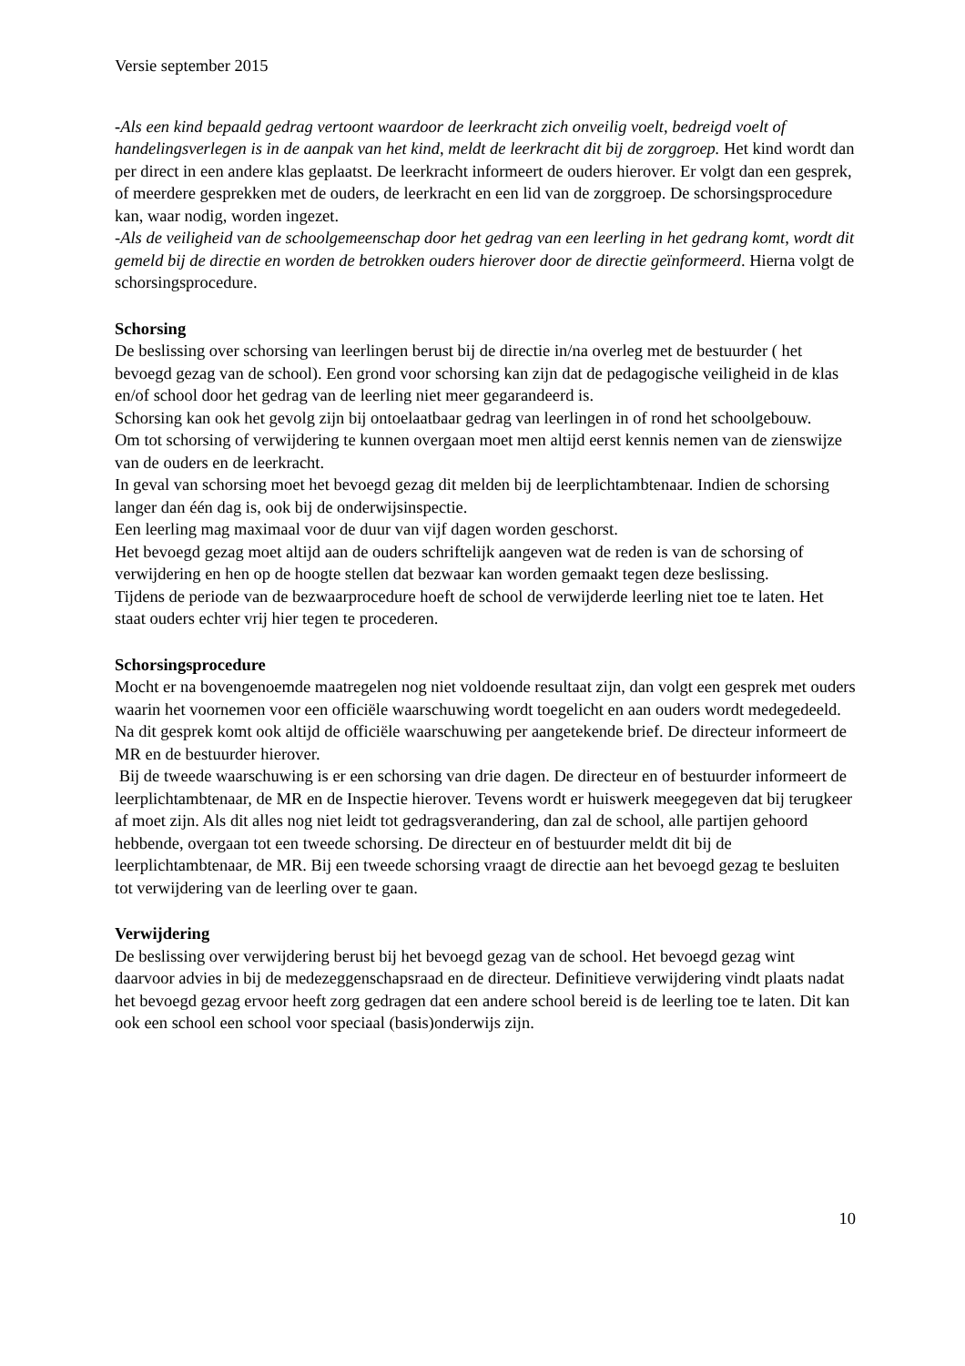Versie september 2015
-Als een kind bepaald gedrag vertoont waardoor de leerkracht zich onveilig voelt, bedreigd voelt of handelingsverlegen is in de aanpak van het kind, meldt de leerkracht dit bij de zorggroep. Het kind wordt dan per direct in een andere klas geplaatst. De leerkracht informeert de ouders hierover. Er volgt dan een gesprek, of meerdere gesprekken met de ouders, de leerkracht en een lid van de zorggroep. De schorsingsprocedure kan, waar nodig, worden ingezet.
-Als de veiligheid van de schoolgemeenschap door het gedrag van een leerling in het gedrang komt, wordt dit gemeld bij de directie en worden de betrokken ouders hierover door de directie geïnformeerd. Hierna volgt de schorsingsprocedure.
Schorsing
De beslissing over schorsing van leerlingen berust bij de directie in/na overleg met de bestuurder ( het bevoegd gezag van de school). Een grond voor schorsing kan zijn dat de pedagogische veiligheid in de klas en/of school door het gedrag van de leerling niet meer gegarandeerd is.
Schorsing kan ook het gevolg zijn bij ontoelaatbaar gedrag van leerlingen in of rond het schoolgebouw.
Om tot schorsing of verwijdering te kunnen overgaan moet men altijd eerst kennis nemen van de zienswijze van de ouders en de leerkracht.
In geval van schorsing moet het bevoegd gezag dit melden bij de leerplichtambtenaar. Indien de schorsing langer dan één dag is, ook bij de onderwijsinspectie.
Een leerling mag maximaal voor de duur van vijf dagen worden geschorst.
Het bevoegd gezag moet altijd aan de ouders schriftelijk aangeven wat de reden is van de schorsing of verwijdering en hen op de hoogte stellen dat bezwaar kan worden gemaakt tegen deze beslissing.
Tijdens de periode van de bezwaarprocedure hoeft de school de verwijderde leerling niet toe te laten. Het staat ouders echter vrij hier tegen te procederen.
Schorsingsprocedure
Mocht er na bovengenoemde maatregelen nog niet voldoende resultaat zijn, dan volgt een gesprek met ouders waarin het voornemen voor een officiële waarschuwing wordt toegelicht en aan ouders wordt medegedeeld. Na dit gesprek komt ook altijd de officiële waarschuwing per aangetekende brief. De directeur informeert de MR en de bestuurder hierover.
Bij de tweede waarschuwing is er een schorsing van drie dagen. De directeur en of bestuurder informeert de leerplichtambtenaar, de MR en de Inspectie hierover. Tevens wordt er huiswerk meegegeven dat bij terugkeer af moet zijn. Als dit alles nog niet leidt tot gedragsverandering, dan zal de school, alle partijen gehoord hebbende, overgaan tot een tweede schorsing. De directeur en of bestuurder meldt dit bij de leerplichtambtenaar, de MR. Bij een tweede schorsing vraagt de directie aan het bevoegd gezag te besluiten tot verwijdering van de leerling over te gaan.
Verwijdering
De beslissing over verwijdering berust bij het bevoegd gezag van de school. Het bevoegd gezag wint daarvoor advies in bij de medezeggenschapsraad en de directeur. Definitieve verwijdering vindt plaats nadat het bevoegd gezag ervoor heeft zorg gedragen dat een andere school bereid is de leerling toe te laten. Dit kan ook een school een school voor speciaal (basis)onderwijs zijn.
10